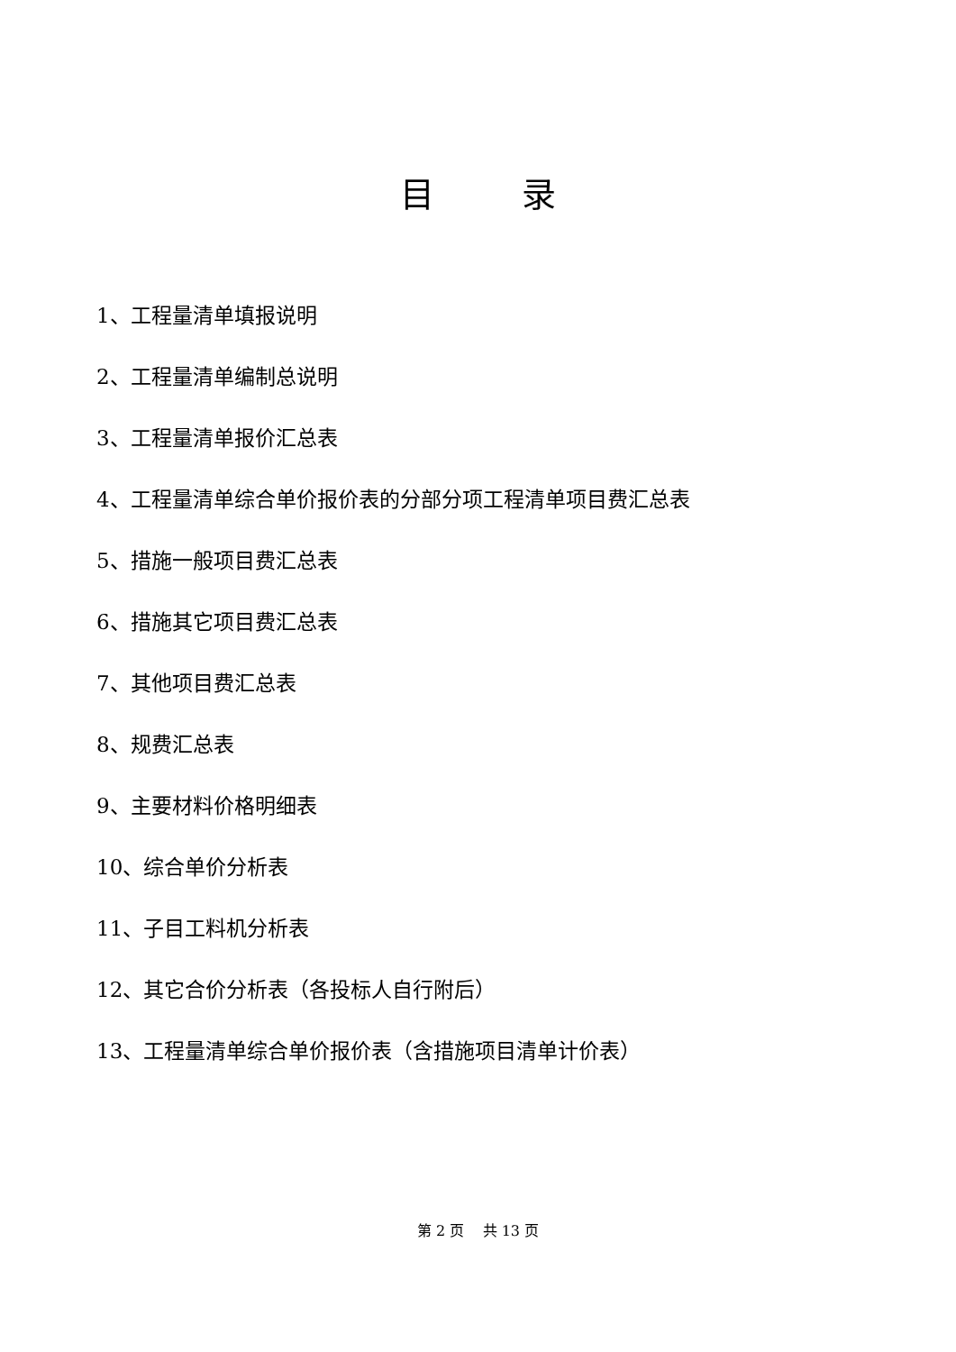目 录
1、工程量清单填报说明
2、工程量清单编制总说明
3、工程量清单报价汇总表
4、工程量清单综合单价报价表的分部分项工程清单项目费汇总表
5、措施一般项目费汇总表
6、措施其它项目费汇总表
7、其他项目费汇总表
8、规费汇总表
9、主要材料价格明细表
10、综合单价分析表
11、子目工料机分析表
12、其它合价分析表（各投标人自行附后）
13、工程量清单综合单价报价表（含措施项目清单计价表）
第 2 页 共 13 页